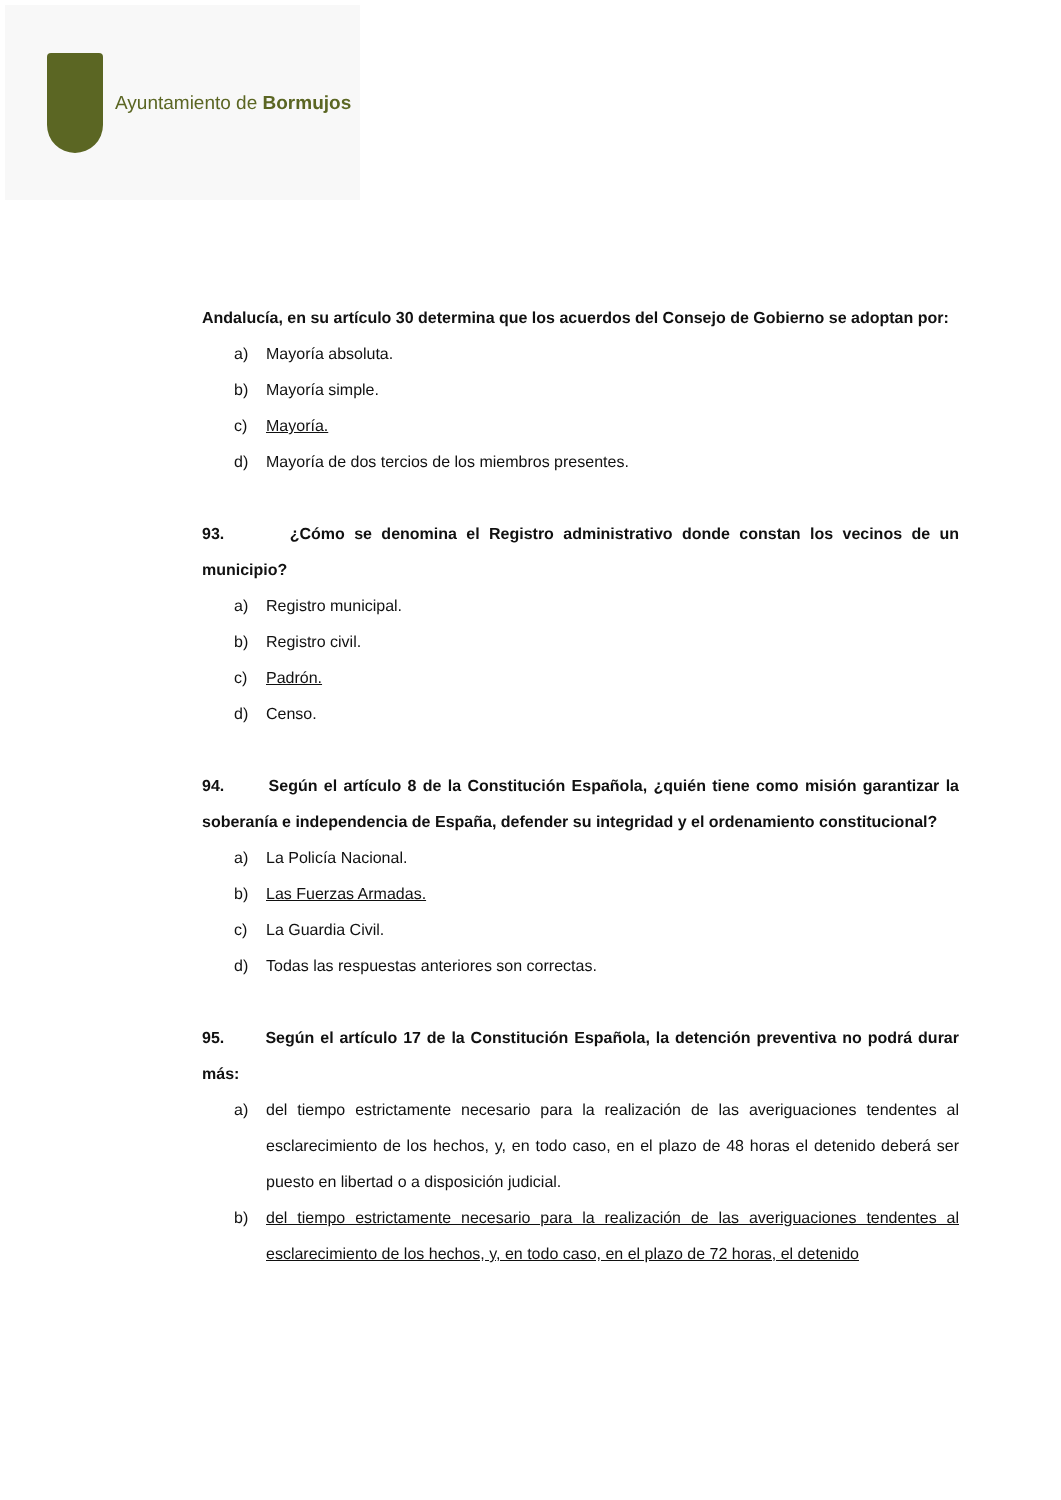Ayuntamiento de Bormujos
Andalucía, en su artículo 30 determina que los acuerdos del Consejo de Gobierno se adoptan por:
a) Mayoría absoluta.
b) Mayoría simple.
c) Mayoría.
d) Mayoría de dos tercios de los miembros presentes.
93. ¿Cómo se denomina el Registro administrativo donde constan los vecinos de un municipio?
a) Registro municipal.
b) Registro civil.
c) Padrón.
d) Censo.
94. Según el artículo 8 de la Constitución Española, ¿quién tiene como misión garantizar la soberanía e independencia de España, defender su integridad y el ordenamiento constitucional?
a) La Policía Nacional.
b) Las Fuerzas Armadas.
c) La Guardia Civil.
d) Todas las respuestas anteriores son correctas.
95. Según el artículo 17 de la Constitución Española, la detención preventiva no podrá durar más:
a) del tiempo estrictamente necesario para la realización de las averiguaciones tendentes al esclarecimiento de los hechos, y, en todo caso, en el plazo de 48 horas el detenido deberá ser puesto en libertad o a disposición judicial.
b) del tiempo estrictamente necesario para la realización de las averiguaciones tendentes al esclarecimiento de los hechos, y, en todo caso, en el plazo de 72 horas, el detenido